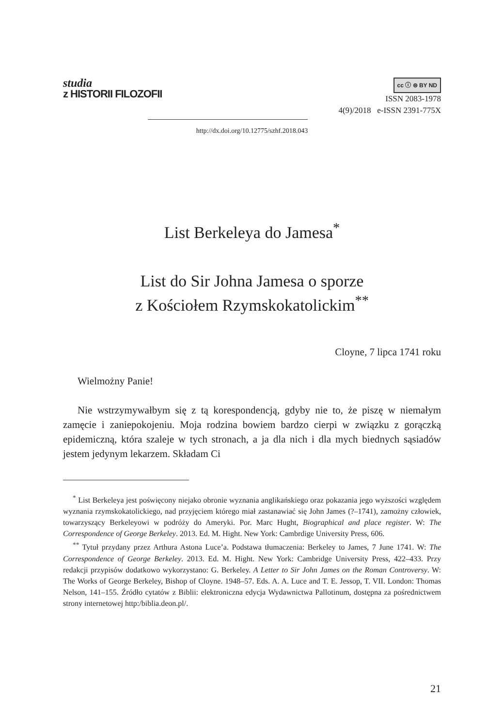studia
z HISTORII FILOZOFII
cc ⓘ ⊜ BY ND
ISSN 2083-1978
4(9)/2018 e-ISSN 2391-775X
http://dx.doi.org/10.12775/szhf.2018.043
List Berkeleya do Jamesa<sup>*</sup>
List do Sir Johna Jamesa o sporze
z Kościołem Rzymskokatolickim<sup>**</sup>
Cloyne, 7 lipca 1741 roku
Wielmożny Panie!
Nie wstrzymywałbym się z tą korespondencją, gdyby nie to, że piszę w niemałym zamęcie i zaniepokojeniu. Moja rodzina bowiem bardzo cierpi w związku z gorączką epidemiczną, która szaleje w tych stronach, a ja dla nich i dla mych biednych sąsiadów jestem jedynym lekarzem. Składam Ci
<sup>*</sup> List Berkeleya jest poświęcony niejako obronie wyznania anglikańskiego oraz pokazania jego wyższości względem wyznania rzymskokatolickiego, nad przyjęciem którego miał zastanawiać się John James (?–1741), zamożny człowiek, towarzyszący Berkeleyowi w podróży do Ameryki. Por. Marc Hught, Biographical and place register. W: The Correspondence of George Berkeley. 2013. Ed. M. Hight. New York: Cambrdige University Press, 606.
<sup>**</sup> Tytuł przydany przez Arthura Astona Luce’a. Podstawa tłumaczenia: Berkeley to James, 7 June 1741. W: The Correspondence of George Berkeley. 2013. Ed. M. Hight. New York: Cambridge University Press, 422–433. Przy redakcji przypisów dodatkowo wykorzystano: G. Berkeley. A Letter to Sir John James on the Roman Controversy. W: The Works of George Berkeley, Bishop of Cloyne. 1948–57. Eds. A. A. Luce and T. E. Jessop, T. VII. London: Thomas Nelson, 141–155. Źródło cytatów z Biblii: elektroniczna edycja Wydawnictwa Pallotinum, dostępna za pośrednictwem strony internetowej http:/biblia.deon.pl/.
21